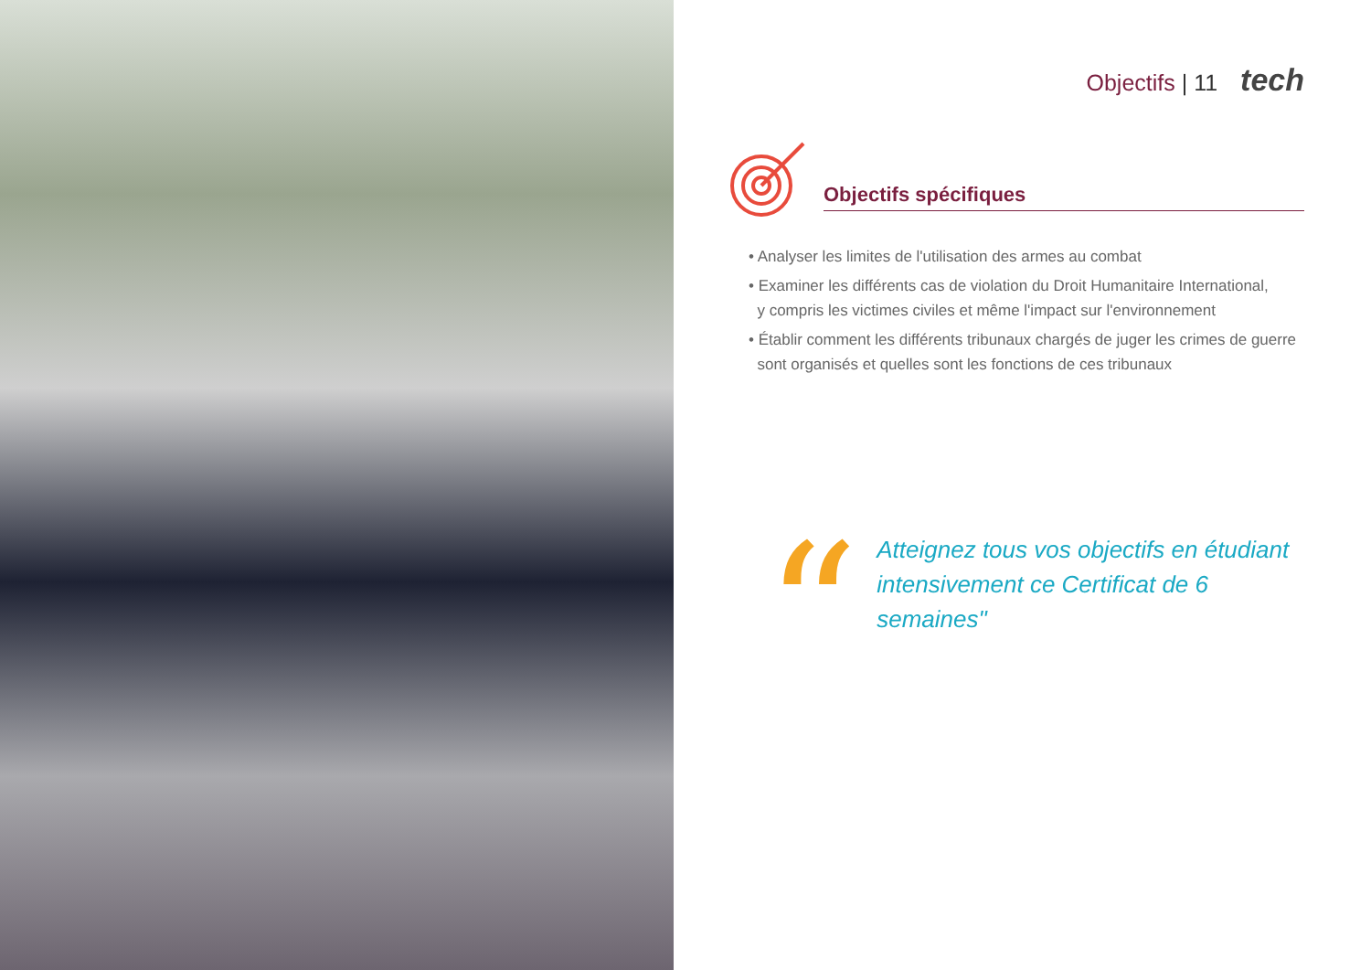Objectifs | 11 tech
Objectifs spécifiques
• Analyser les limites de l'utilisation des armes au combat
• Examiner les différents cas de violation du Droit Humanitaire International,
y compris les victimes civiles et même l'impact sur l'environnement
• Établir comment les différents tribunaux chargés de juger les crimes de guerre
sont organisés et quelles sont les fonctions de ces tribunaux
“
Atteignez tous vos objectifs en étudiant intensivement ce Certificat de 6 semaines"